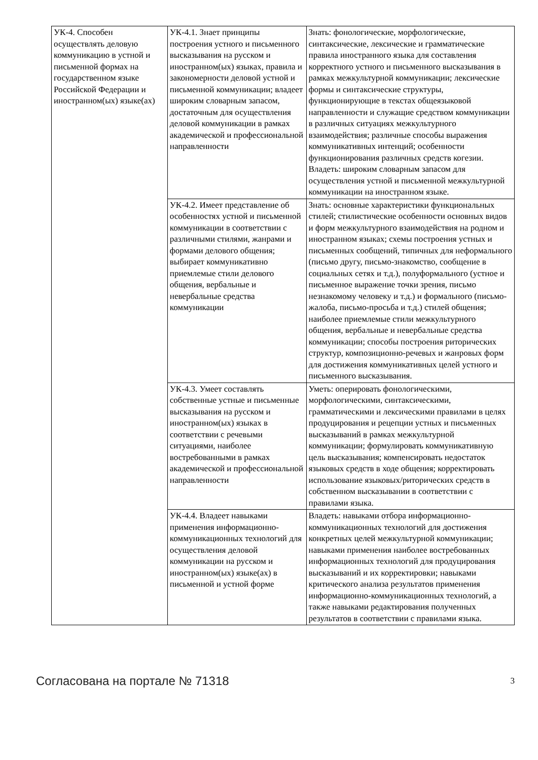| УК-4. Способен осуществлять деловую коммуникацию в устной и письменной формах на государственном языке Российской Федерации и иностранном(ых) языке(ах) | УК-4.1. Знает принципы построения устного и письменного высказывания на русском и иностранном(ых) языках, правила и закономерности деловой устной и письменной коммуникации; владеет широким словарным запасом, достаточным для осуществления деловой коммуникации в рамках академической и профессиональной направленности | Знать: фонологические, морфологические, синтаксические, лексические и грамматические правила иностранного языка для составления корректного устного и письменного высказывания в рамках межкультурной коммуникации; лексические формы и синтаксические структуры, функционирующие в текстах общеязыковой направленности и служащие средством коммуникации в различных ситуациях межкультурного взаимодействия; различные способы выражения коммуникативных интенций; особенности функционирования различных средств когезии. Владеть: широким словарным запасом для осуществления устной и письменной межкультурной коммуникации на иностранном языке. |
| | УК-4.2. Имеет представление об особенностях устной и письменной коммуникации в соответствии с различными стилями, жанрами и формами делового общения; выбирает коммуникативно приемлемые стили делового общения, вербальные и невербальные средства коммуникации | Знать: основные характеристики функциональных стилей; стилистические особенности основных видов и форм межкультурного взаимодействия на родном и иностранном языках; схемы построения устных и письменных сообщений, типичных для неформального (письмо другу, письмо-знакомство, сообщение в социальных сетях и т.д.), полуформального (устное и письменное выражение точки зрения, письмо незнакомому человеку и т.д.) и формального (письмо-жалоба, письмо-просьба и т.д.) стилей общения; наиболее приемлемые стили межкультурного общения, вербальные и невербальные средства коммуникации; способы построения риторических структур, композиционно-речевых и жанровых форм для достижения коммуникативных целей устного и письменного высказывания. |
| | УК-4.3. Умеет составлять собственные устные и письменные высказывания на русском и иностранном(ых) языках в соответствии с речевыми ситуациями, наиболее востребованными в рамках академической и профессиональной направленности | Уметь: оперировать фонологическими, морфологическими, синтаксическими, грамматическими и лексическими правилами в целях продуцирования и рецепции устных и письменных высказываний в рамках межкультурной коммуникации; формулировать коммуникативную цель высказывания; компенсировать недостаток языковых средств в ходе общения; корректировать использование языковых/риторических средств в собственном высказывании в соответствии с правилами языка. |
| | УК-4.4. Владеет навыками применения информационно-коммуникационных технологий для осуществления деловой коммуникации на русском и иностранном(ых) языке(ах) в письменной и устной форме | Владеть: навыками отбора информационно-коммуникационных технологий для достижения конкретных целей межкультурной коммуникации; навыками применения наиболее востребованных информационных технологий для продуцирования высказываний и их корректировки; навыками критического анализа результатов применения информационно-коммуникационных технологий, а также навыками редактирования полученных результатов в соответствии с правилами языка. |
Согласована на портале № 71318 3